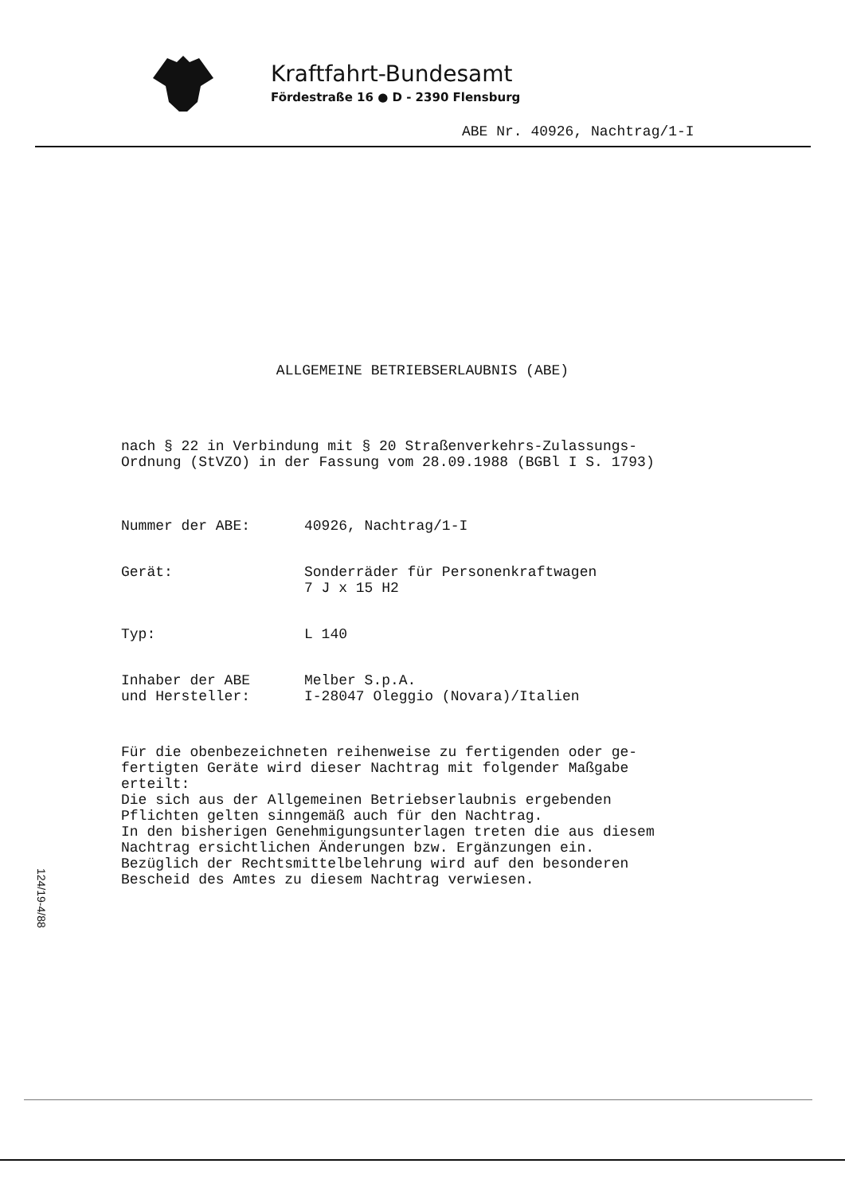Kraftfahrt-Bundesamt
Fördestraße 16 ● D - 2390 Flensburg
ABE Nr. 40926, Nachtrag/1-I
ALLGEMEINE BETRIEBSERLAUBNIS (ABE)
nach § 22 in Verbindung mit § 20 Straßenverkehrs-Zulassungs-
Ordnung (StVZO) in der Fassung vom 28.09.1988 (BGBl I S. 1793)
Nummer der ABE: 40926, Nachtrag/1-I
Gerät: Sonderräder für Personenkraftwagen
7 J x 15 H2
Typ: L 140
Inhaber der ABE
und Hersteller:
Melber S.p.A.
I-28047 Oleggio (Novara)/Italien
Für die obenbezeichneten reihenweise zu fertigenden oder ge-
fertigten Geräte wird dieser Nachtrag mit folgender Maßgabe
erteilt:
Die sich aus der Allgemeinen Betriebserlaubnis ergebenden
Pflichten gelten sinngemäß auch für den Nachtrag.
In den bisherigen Genehmigungsunterlagen treten die aus diesem
Nachtrag ersichtlichen Änderungen bzw. Ergänzungen ein.
Bezüglich der Rechtsmittelbelehrung wird auf den besonderen
Bescheid des Amtes zu diesem Nachtrag verwiesen.
124/19-4/88